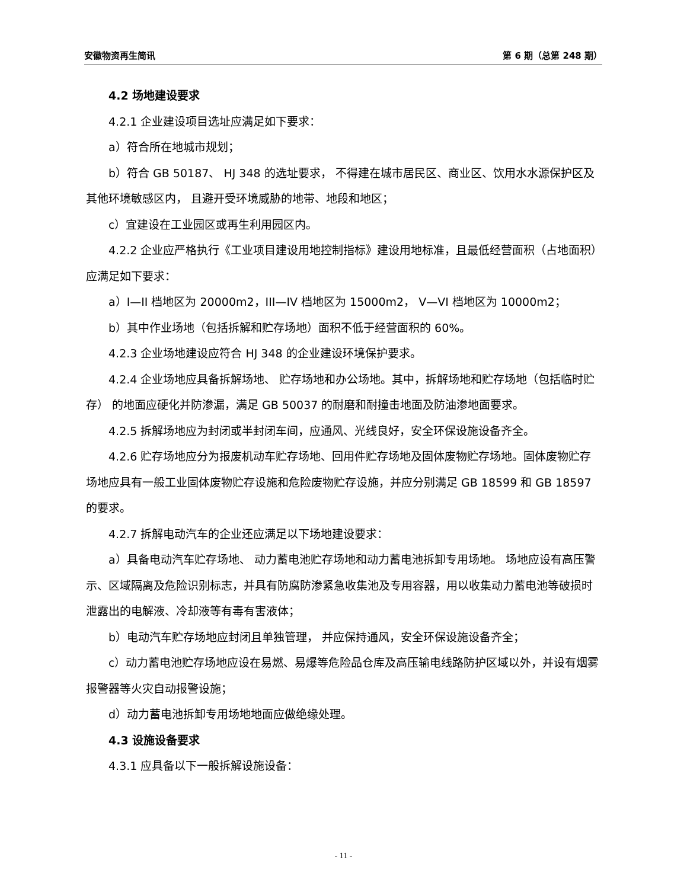安徽物资再生简讯 第 6 期（总第 248 期）
4.2 场地建设要求
4.2.1 企业建设项目选址应满足如下要求：
a）符合所在地城市规划；
b）符合 GB 50187、 HJ 348 的选址要求， 不得建在城市居民区、商业区、饮用水水源保护区及其他环境敏感区内， 且避开受环境威胁的地带、地段和地区；
c）宜建设在工业园区或再生利用园区内。
4.2.2 企业应严格执行《工业项目建设用地控制指标》建设用地标准，且最低经营面积（占地面积）应满足如下要求：
a）I—II 档地区为 20000m2，III—IV 档地区为 15000m2， V—VI 档地区为 10000m2；
b）其中作业场地（包括拆解和贮存场地）面积不低于经营面积的 60%。
4.2.3 企业场地建设应符合 HJ 348 的企业建设环境保护要求。
4.2.4 企业场地应具备拆解场地、 贮存场地和办公场地。其中，拆解场地和贮存场地（包括临时贮存） 的地面应硬化并防渗漏，满足 GB 50037 的耐磨和耐撞击地面及防油渗地面要求。
4.2.5 拆解场地应为封闭或半封闭车间，应通风、光线良好，安全环保设施设备齐全。
4.2.6 贮存场地应分为报废机动车贮存场地、回用件贮存场地及固体废物贮存场地。固体废物贮存场地应具有一般工业固体废物贮存设施和危险废物贮存设施，并应分别满足 GB 18599 和 GB 18597 的要求。
4.2.7 拆解电动汽车的企业还应满足以下场地建设要求：
a）具备电动汽车贮存场地、 动力蓄电池贮存场地和动力蓄电池拆卸专用场地。 场地应设有高压警示、区域隔离及危险识别标志，并具有防腐防渗紧急收集池及专用容器，用以收集动力蓄电池等破损时泄露出的电解液、冷却液等有毒有害液体；
b）电动汽车贮存场地应封闭且单独管理， 并应保持通风，安全环保设施设备齐全；
c）动力蓄电池贮存场地应设在易燃、易爆等危险品仓库及高压输电线路防护区域以外，并设有烟雾报警器等火灾自动报警设施；
d）动力蓄电池拆卸专用场地地面应做绝缘处理。
4.3 设施设备要求
4.3.1 应具备以下一般拆解设施设备：
- 11 -